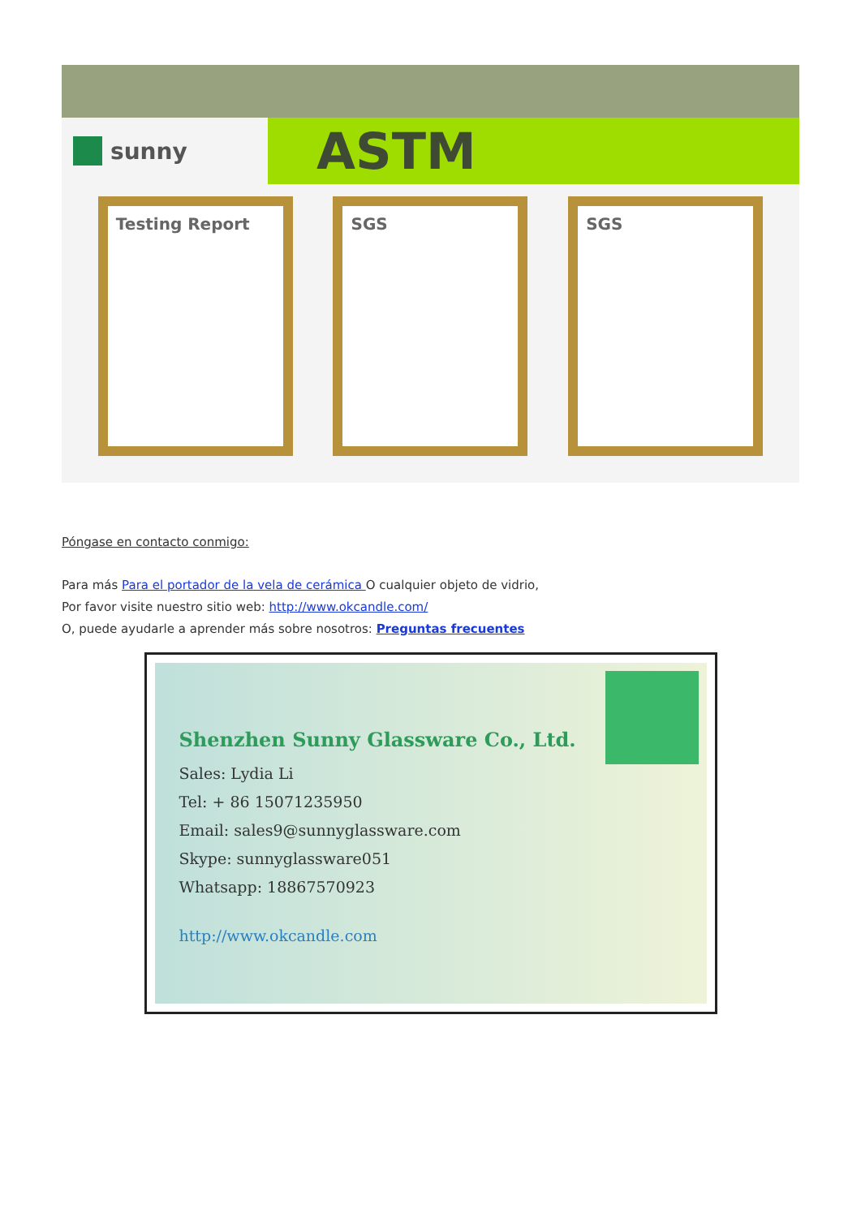sunny
ASTM
Testing Report SGS SGS
Póngase en contacto conmigo:
Para más Para el portador de la vela de cerámica O cualquier objeto de vidrio,
Por favor visite nuestro sitio web: http://www.okcandle.com/
O, puede ayudarle a aprender más sobre nosotros: Preguntas frecuentes
Shenzhen Sunny Glassware Co., Ltd.
Sales: Lydia Li
Tel: + 86 15071235950
Email: sales9@sunnyglassware.com
Skype: sunnyglassware051
Whatsapp: 18867570923
http://www.okcandle.com